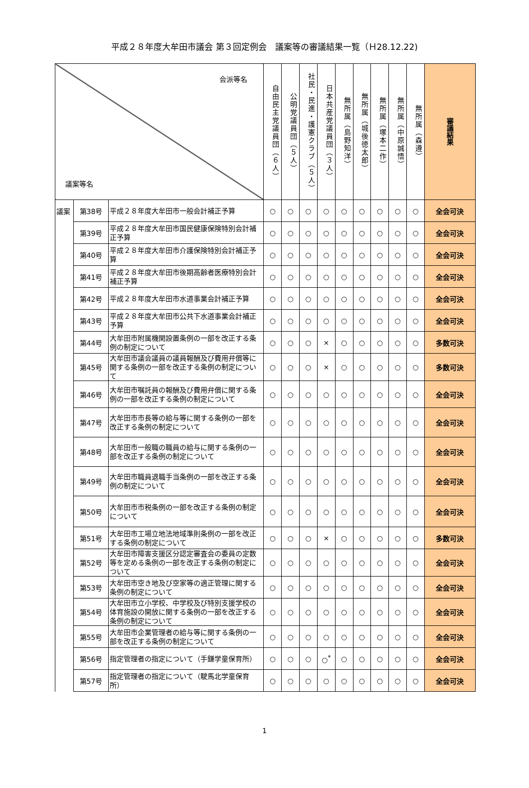平成２８年度大牟田市議会 第３回定例会　議案等の審議結果一覧（Ｈ28.12.22)
| 会派等名 議案等名 | | | 自由民主党議員団（６人） | 公明党議員団（５人） | 社民・民進・護憲クラブ（５人） | 日本共産党議員団（３人） | 無所属（島野知洋） | 無所属（城後徳太郎） | 無所属（塚本二作） | 無所属（中原誠悟） | 無所属（森遵） | 審議結果 |
| --- | --- | --- | --- | --- | --- | --- | --- | --- | --- | --- | --- | --- |
| 議案 | 第38号 | 平成２８年度大牟田市一般会計補正予算 | ○ | ○ | ○ | ○ | ○ | ○ | ○ | ○ | ○ | 全会可決 |
| | 第39号 | 平成２８年度大牟田市国民健康保険特別会計補正予算 | ○ | ○ | ○ | ○ | ○ | ○ | ○ | ○ | ○ | 全会可決 |
| | 第40号 | 平成２８年度大牟田市介護保険特別会計補正予算 | ○ | ○ | ○ | ○ | ○ | ○ | ○ | ○ | ○ | 全会可決 |
| | 第41号 | 平成２８年度大牟田市後期高齢者医療特別会計補正予算 | ○ | ○ | ○ | ○ | ○ | ○ | ○ | ○ | ○ | 全会可決 |
| | 第42号 | 平成２８年度大牟田市水道事業会計補正予算 | ○ | ○ | ○ | ○ | ○ | ○ | ○ | ○ | ○ | 全会可決 |
| | 第43号 | 平成２８年度大牟田市公共下水道事業会計補正予算 | ○ | ○ | ○ | ○ | ○ | ○ | ○ | ○ | ○ | 全会可決 |
| | 第44号 | 大牟田市附属機関設置条例の一部を改正する条例の制定について | ○ | ○ | ○ | × | ○ | ○ | ○ | ○ | ○ | 多数可決 |
| | 第45号 | 大牟田市議会議員の議員報酬及び費用弁償等に関する条例の一部を改正する条例の制定について | ○ | ○ | ○ | × | ○ | ○ | ○ | ○ | ○ | 多数可決 |
| | 第46号 | 大牟田市嘱託員の報酬及び費用弁償に関する条例の一部を改正する条例の制定について | ○ | ○ | ○ | ○ | ○ | ○ | ○ | ○ | ○ | 全会可決 |
| | 第47号 | 大牟田市市長等の給与等に関する条例の一部を改正する条例の制定について | ○ | ○ | ○ | ○ | ○ | ○ | ○ | ○ | ○ | 全会可決 |
| | 第48号 | 大牟田市一般職の職員の給与に関する条例の一部を改正する条例の制定について | ○ | ○ | ○ | ○ | ○ | ○ | ○ | ○ | ○ | 全会可決 |
| | 第49号 | 大牟田市職員退職手当条例の一部を改正する条例の制定について | ○ | ○ | ○ | ○ | ○ | ○ | ○ | ○ | ○ | 全会可決 |
| | 第50号 | 大牟田市市税条例の一部を改正する条例の制定について | ○ | ○ | ○ | ○ | ○ | ○ | ○ | ○ | ○ | 全会可決 |
| | 第51号 | 大牟田市工場立地法地域準則条例の一部を改正する条例の制定について | ○ | ○ | ○ | × | ○ | ○ | ○ | ○ | ○ | 多数可決 |
| | 第52号 | 大牟田市障害支援区分認定審査会の委員の定数等を定める条例の一部を改正する条例の制定について | ○ | ○ | ○ | ○ | ○ | ○ | ○ | ○ | ○ | 全会可決 |
| | 第53号 | 大牟田市空き地及び空家等の適正管理に関する条例の制定について | ○ | ○ | ○ | ○ | ○ | ○ | ○ | ○ | ○ | 全会可決 |
| | 第54号 | 大牟田市立小学校、中学校及び特別支援学校の体育施設の開放に関する条例の一部を改正する条例の制定について | ○ | ○ | ○ | ○ | ○ | ○ | ○ | ○ | ○ | 全会可決 |
| | 第55号 | 大牟田市企業管理者の給与等に関する条例の一部を改正する条例の制定について | ○ | ○ | ○ | ○ | ○ | ○ | ○ | ○ | ○ | 全会可決 |
| | 第56号 | 指定管理者の指定について（手鎌学童保育所） | ○ | ○ | ○ | ○<sup>*</sup> | ○ | ○ | ○ | ○ | ○ | 全会可決 |
| | 第57号 | 指定管理者の指定について（駛馬北学童保育所） | ○ | ○ | ○ | ○ | ○ | ○ | ○ | ○ | ○ | 全会可決 |
1